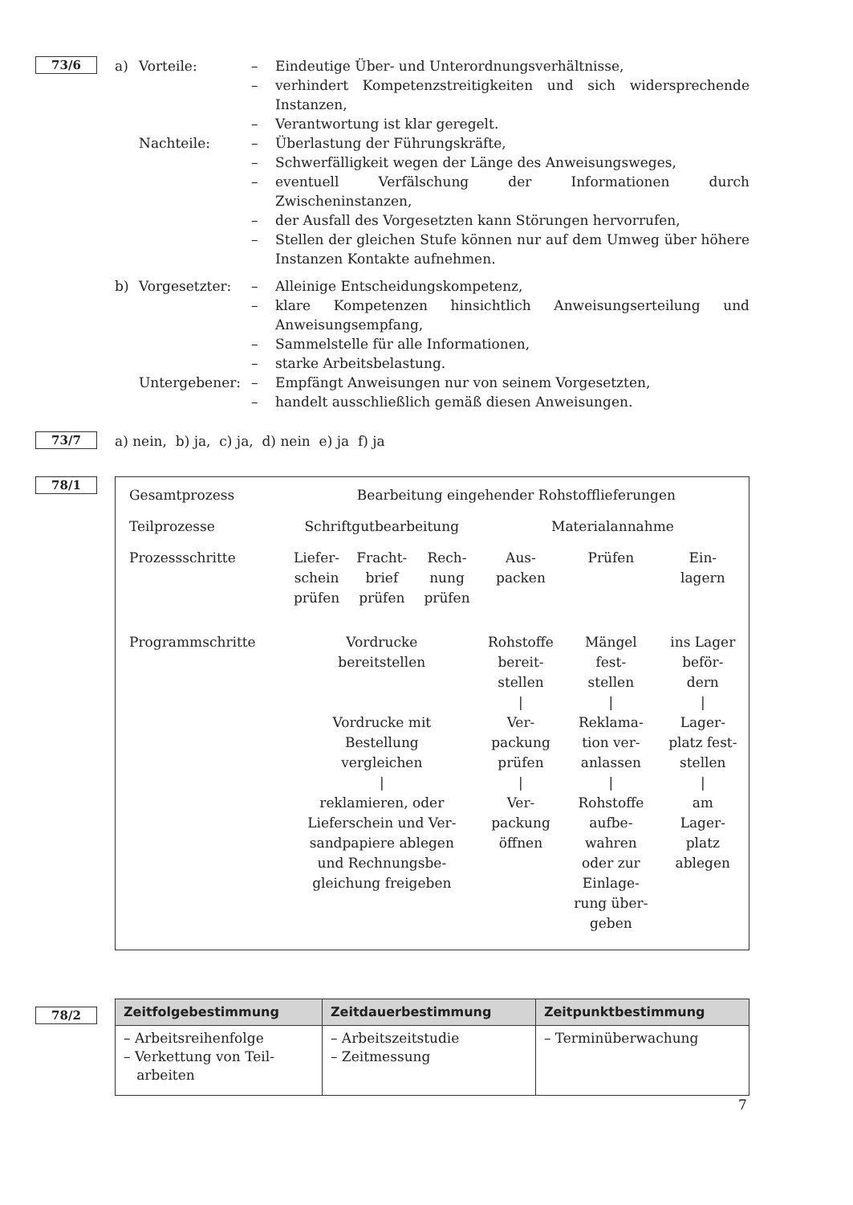73/6
a) Vorteile: – Eindeutige Über- und Unterordnungsverhältnisse,
– verhindert Kompetenzstreitigkeiten und sich widersprechende Instanzen,
– Verantwortung ist klar geregelt.
Nachteile: – Überlastung der Führungskräfte,
– Schwerfälligkeit wegen der Länge des Anweisungsweges,
– eventuell Verfälschung der Informationen durch Zwischeninstanzen,
– der Ausfall des Vorgesetzten kann Störungen hervorrufen,
– Stellen der gleichen Stufe können nur auf dem Umweg über höhere Instanzen Kontakte aufnehmen.
b) Vorgesetzter: – Alleinige Entscheidungskompetenz,
– klare Kompetenzen hinsichtlich Anweisungserteilung und Anweisungsempfang,
– Sammelstelle für alle Informationen,
– starke Arbeitsbelastung.
Untergebener: – Empfängt Anweisungen nur von seinem Vorgesetzten,
– handelt ausschließlich gemäß diesen Anweisungen.
73/7
a) nein, b) ja, c) ja, d) nein e) ja f) ja
78/1
| Gesamtprozess | Bearbeitung eingehender Rohstofflieferungen | | | | | |
| Teilprozesse | Schriftgutbearbeitung | | | Materialannahme | | |
| Prozessschritte | Liefer- schein prüfen | Fracht- brief prüfen | Rech- nung prüfen | Aus- packen | Prüfen | Ein- lagern |
| Programmschritte | Vordrucke bereitstellen Vordrucke mit Bestellung vergleichen / reklamieren, oder Lieferschein und Ver- sandpapiere ablegen und Rechnungsbe- gleichung freigeben | | | Rohstoffe bereit- stellen / Ver- packung prüfen / Ver- packung öffnen | Mängel fest- stellen / Reklama- tion ver- anlassen / Rohstoffe aufbe- wahren oder zur Einlage- rung über- geben | ins Lager beför- dern / Lager- platz fest- stellen / am Lager- platz ablegen |
78/2
| Zeitfolgebestimmung | Zeitdauerbestimmung | Zeitpunktbestimmung |
| --- | --- | --- |
| – Arbeitsreihenfolge – Verkettung von Teil- arbeiten | – Arbeitszeitstudie – Zeitmessung | – Terminüberwachung |
7